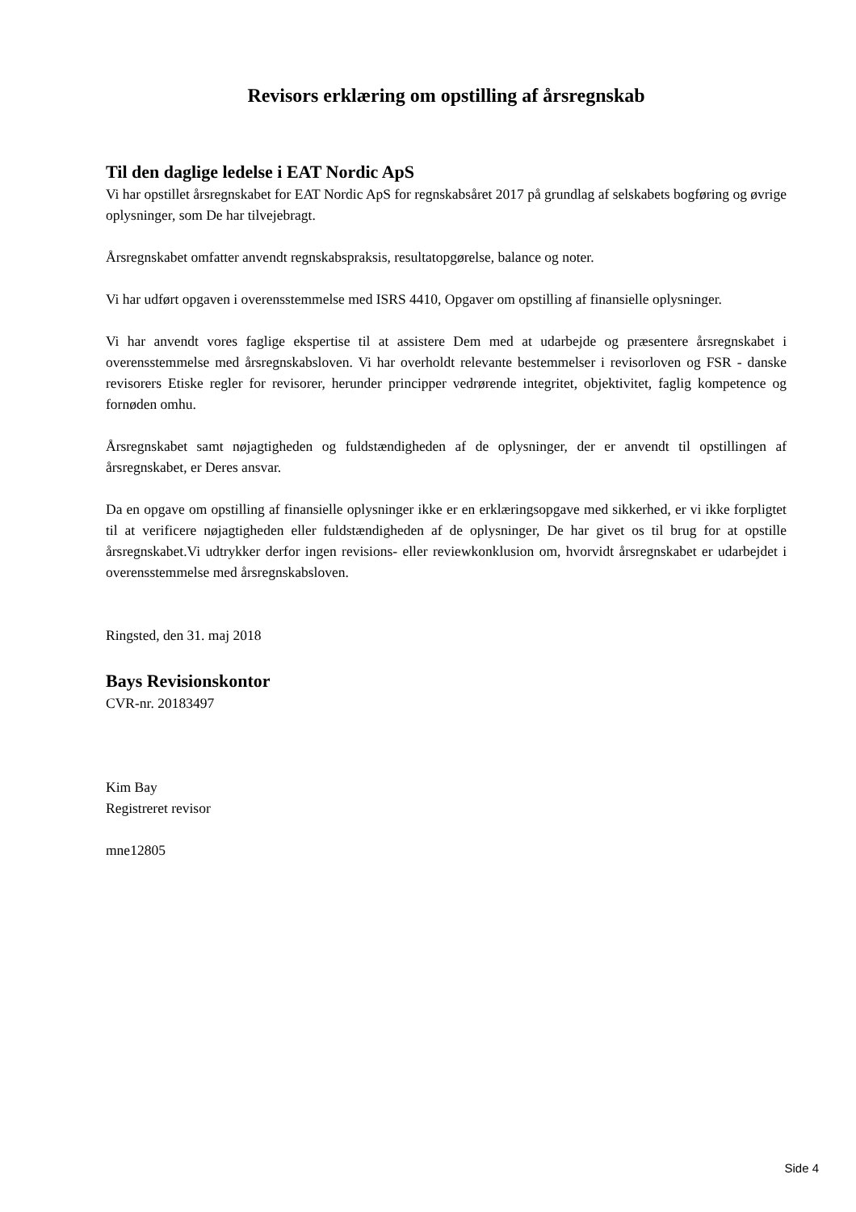Revisors erklæring om opstilling af årsregnskab
Til den daglige ledelse i EAT Nordic ApS
Vi har opstillet årsregnskabet for EAT Nordic ApS for regnskabsåret 2017 på grundlag af selskabets bogføring og øvrige oplysninger, som De har tilvejebragt.
Årsregnskabet omfatter anvendt regnskabspraksis, resultatopgørelse, balance og noter.
Vi har udført opgaven i overensstemmelse med ISRS 4410, Opgaver om opstilling af finansielle oplysninger.
Vi har anvendt vores faglige ekspertise til at assistere Dem med at udarbejde og præsentere årsregnskabet i overensstemmelse med årsregnskabsloven. Vi har overholdt relevante bestemmelser i revisorloven og FSR - danske revisorers Etiske regler for revisorer, herunder principper vedrørende integritet, objektivitet, faglig kompetence og fornøden omhu.
Årsregnskabet samt nøjagtigheden og fuldstændigheden af de oplysninger, der er anvendt til opstillingen af årsregnskabet, er Deres ansvar.
Da en opgave om opstilling af finansielle oplysninger ikke er en erklæringsopgave med sikkerhed, er vi ikke forpligtet til at verificere nøjagtigheden eller fuldstændigheden af de oplysninger, De har givet os til brug for at opstille årsregnskabet.Vi udtrykker derfor ingen revisions- eller reviewkonklusion om, hvorvidt årsregnskabet er udarbejdet i overensstemmelse med årsregnskabsloven.
Ringsted, den 31. maj 2018
Bays Revisionskontor
CVR-nr. 20183497
Kim Bay
Registreret revisor
mne12805
Side 4